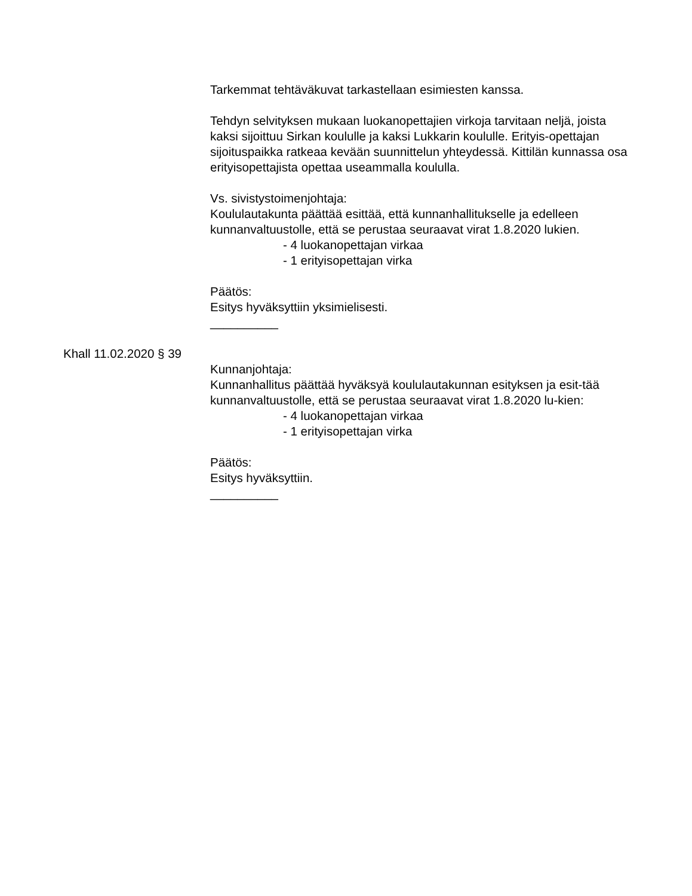Tarkemmat tehtäväkuvat tarkastellaan esimiesten kanssa.
Tehdyn selvityksen mukaan luokanopettajien virkoja tarvitaan neljä, joista kaksi sijoittuu Sirkan koululle ja kaksi Lukkarin koululle. Erityis-opettajan sijoituspaikka ratkeaa kevään suunnittelun yhteydessä. Kittilän kunnassa osa erityisopettajista opettaa useammalla koululla.
Vs. sivistystoimenjohtaja:
Koululautakunta päättää esittää, että kunnanhallitukselle ja edelleen kunnanvaltuustolle, että se perustaa seuraavat virat 1.8.2020 lukien.
- 4 luokanopettajan virkaa
- 1 erityisopettajan virka
Päätös:
Esitys hyväksyttiin yksimielisesti.
__________
Khall 11.02.2020 § 39
Kunnanjohtaja:
Kunnanhallitus päättää hyväksyä koululautakunnan esityksen ja esit-tää kunnanvaltuustolle, että se perustaa seuraavat virat 1.8.2020 lu-kien:
- 4 luokanopettajan virkaa
- 1 erityisopettajan virka
Päätös:
Esitys hyväksyttiin.
__________